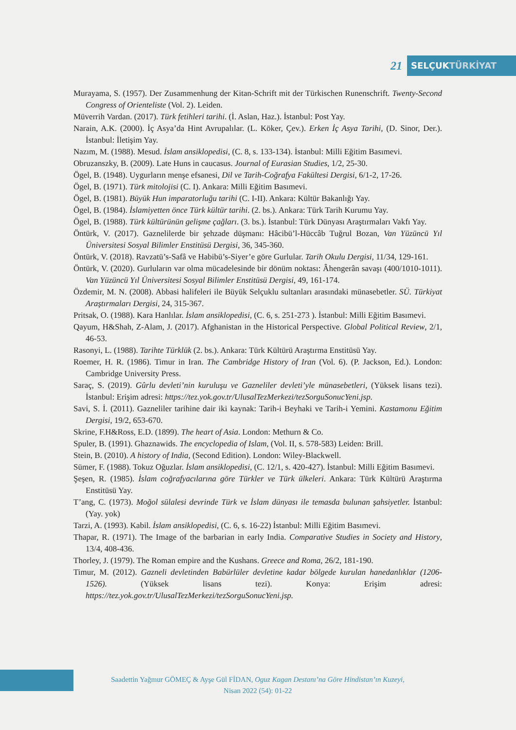21
SELÇUKTÜRKİYAT
Murayama, S. (1957). Der Zusammenhung der Kitan-Schrift mit der Türkischen Runenschrift. Twenty-Second Congress of Orienteliste (Vol. 2). Leiden.
Müverrih Vardan. (2017). Türk fetihleri tarihi. (İ. Aslan, Haz.). İstanbul: Post Yay.
Narain, A.K. (2000). İç Asya’da Hint Avrupalılar. (L. Köker, Çev.). Erken İç Asya Tarihi, (D. Sinor, Der.). İstanbul: İletişim Yay.
Nazım, M. (1988). Mesud. İslam ansiklopedisi, (C. 8, s. 133-134). İstanbul: Milli Eğitim Basımevi.
Obruzanszky, B. (2009). Late Huns in caucasus. Journal of Eurasian Studies, 1/2, 25-30.
Ögel, B. (1948). Uygurların menşe efsanesi, Dil ve Tarih-Coğrafya Fakültesi Dergisi, 6/1-2, 17-26.
Ögel, B. (1971). Türk mitolojisi (C. I). Ankara: Milli Eğitim Basımevi.
Ögel, B. (1981). Büyük Hun imparatorluğu tarihi (C. I-II). Ankara: Kültür Bakanlığı Yay.
Ögel, B. (1984). İslamiyetten önce Türk kültür tarihi. (2. bs.). Ankara: Türk Tarih Kurumu Yay.
Ögel, B. (1988). Türk kültürünün gelişme çağları. (3. bs.). İstanbul: Türk Dünyası Araştırmaları Vakfı Yay.
Öntürk, V. (2017). Gaznelilerde bir şehzade düşmanı: Hâcibü’l-Hüccâb Tuğrul Bozan, Van Yüzüncü Yıl Üniversitesi Sosyal Bilimler Enstitüsü Dergisi, 36, 345-360.
Öntürk, V. (2018). Ravzatü’s-Safâ ve Habibü’s-Siyer’e göre Gurlular. Tarih Okulu Dergisi, 11/34, 129-161.
Öntürk, V. (2020). Gurluların var olma mücadelesinde bir dönüm noktası: Âhengerân savaşı (400/1010-1011). Van Yüzüncü Yıl Üniversitesi Sosyal Bilimler Enstitüsü Dergisi, 49, 161-174.
Özdemir, M. N. (2008). Abbasi halifeleri ile Büyük Selçuklu sultanları arasındaki münasebetler. SÜ. Türkiyat Araştırmaları Dergisi, 24, 315-367.
Pritsak, O. (1988). Kara Hanlılar. İslam ansiklopedisi, (C. 6, s. 251-273 ). İstanbul: Milli Eğitim Basımevi.
Qayum, H&Shah, Z-Alam, J. (2017). Afghanistan in the Historical Perspective. Global Political Review, 2/1, 46-53.
Rasonyi, L. (1988). Tarihte Türklük (2. bs.). Ankara: Türk Kültürü Araştırma Enstitüsü Yay.
Roemer, H. R. (1986). Timur in Iran. The Cambridge History of Iran (Vol. 6). (P. Jackson, Ed.). London: Cambridge University Press.
Saraç, S. (2019). Gûrlu devleti’nin kuruluşu ve Gazneliler devleti’yle münasebetleri, (Yüksek lisans tezi). İstanbul: Erişim adresi: https://tez.yok.gov.tr/UlusalTezMerkezi/tezSorguSonucYeni.jsp.
Savi, S. İ. (2011). Gazneliler tarihine dair iki kaynak: Tarih-i Beyhaki ve Tarih-i Yemini. Kastamonu Eğitim Dergisi, 19/2, 653-670.
Skrine, F.H&Ross, E.D. (1899). The heart of Asia. London: Methurn & Co.
Spuler, B. (1991). Ghaznawids. The encyclopedia of Islam, (Vol. II, s. 578-583) Leiden: Brill.
Stein, B. (2010). A history of India, (Second Edition). London: Wiley-Blackwell.
Sümer, F. (1988). Tokuz Oğuzlar. İslam ansiklopedisi, (C. 12/1, s. 420-427). İstanbul: Milli Eğitim Basımevi.
Şeşen, R. (1985). İslam coğrafyacılarına göre Türkler ve Türk ülkeleri. Ankara: Türk Kültürü Araştırma Enstitüsü Yay.
T’ang, C. (1973). Moğol sülalesi devrinde Türk ve İslam dünyası ile temasda bulunan şahsiyetler. İstanbul: (Yay. yok)
Tarzi, A. (1993). Kabil. İslam ansiklopedisi, (C. 6, s. 16-22) İstanbul: Milli Eğitim Basımevi.
Thapar, R. (1971). The Image of the barbarian in early India. Comparative Studies in Society and History, 13/4, 408-436.
Thorley, J. (1979). The Roman empire and the Kushans. Greece and Roma, 26/2, 181-190.
Timur, M. (2012). Gazneli devletinden Babürlüler devletine kadar bölgede kurulan hanedanlıklar (1206-1526). (Yüksek lisans tezi). Konya: Erişim adresi: https://tez.yok.gov.tr/UlusalTezMerkezi/tezSorguSonucYeni.jsp.
Saadettin Yağmur GÖMEÇ & Ayşe Gül FİDAN, Oguz Kagan Destanı’na Göre Hindistan’ın Kuzeyi,
Nisan 2022 (54): 01-22